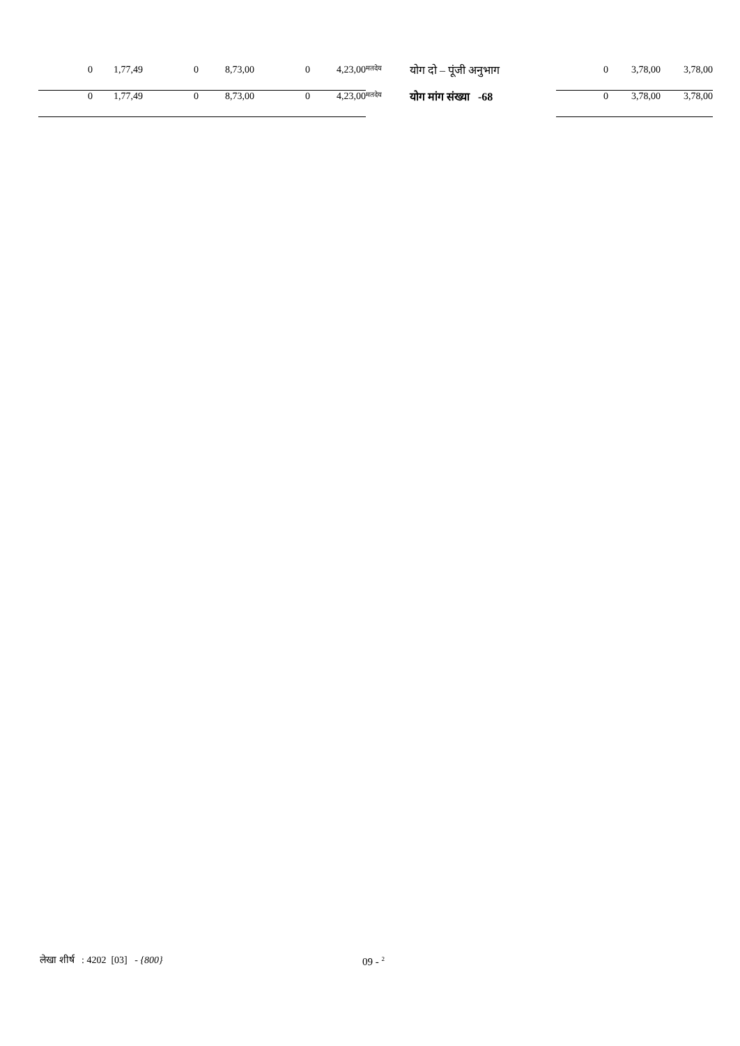| 0 | 1,77,49 | 0 | 8,73,00 | 0 | 4,23,00 | मतदेय | योग दो – पूंजी अनुभाग | 0 | 3,78,00 | 3,78,00 |
| 0 | 1,77,49 | 0 | 8,73,00 | 0 | 4,23,00 | मतदेय | योग मांग संख्या -68 | 0 | 3,78,00 | 3,78,00 |
लेखा शीर्ष : 4202 [03] - {800}
09 - <sup>2</sup>